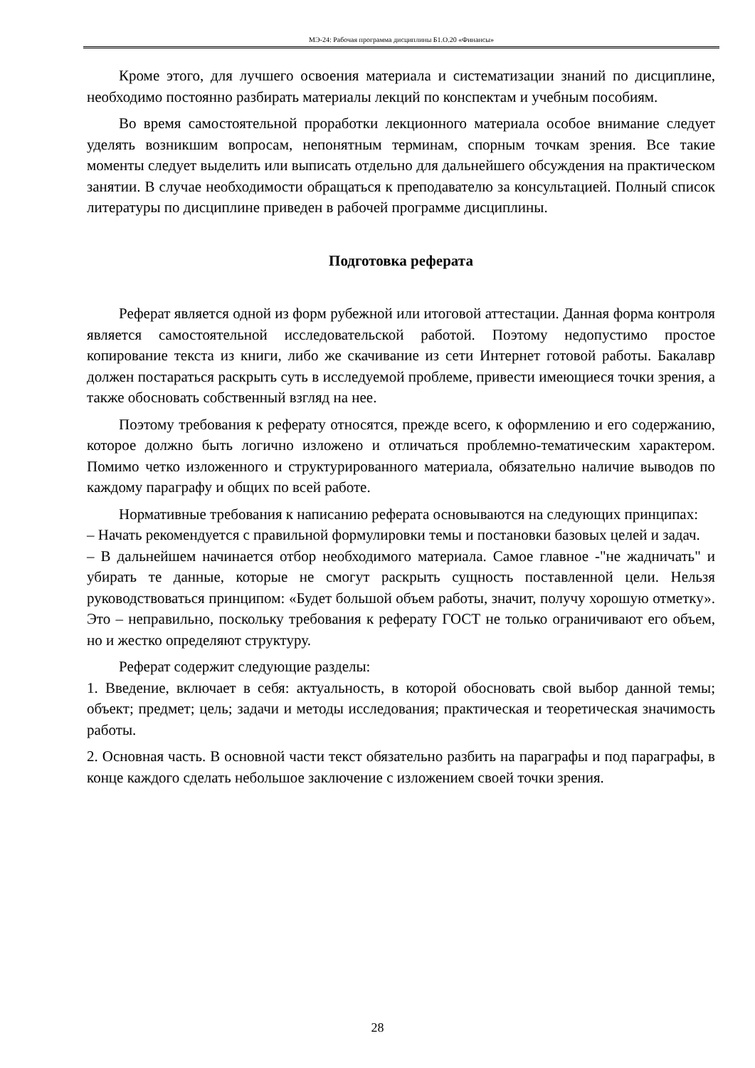МЭ-24: Рабочая программа дисциплины Б1.О.20 «Финансы»
Кроме этого, для лучшего освоения материала и систематизации знаний по дисциплине, необходимо постоянно разбирать материалы лекций по конспектам и учебным пособиям.
Во время самостоятельной проработки лекционного материала особое внимание следует уделять возникшим вопросам, непонятным терминам, спорным точкам зрения. Все такие моменты следует выделить или выписать отдельно для дальнейшего обсуждения на практическом занятии. В случае необходимости обращаться к преподавателю за консультацией. Полный список литературы по дисциплине приведен в рабочей программе дисциплины.
Подготовка реферата
Реферат является одной из форм рубежной или итоговой аттестации. Данная форма контроля является самостоятельной исследовательской работой. Поэтому недопустимо простое копирование текста из книги, либо же скачивание из сети Интернет готовой работы. Бакалавр должен постараться раскрыть суть в исследуемой проблеме, привести имеющиеся точки зрения, а также обосновать собственный взгляд на нее.
Поэтому требования к реферату относятся, прежде всего, к оформлению и его содержанию, которое должно быть логично изложено и отличаться проблемно-тематическим характером. Помимо четко изложенного и структурированного материала, обязательно наличие выводов по каждому параграфу и общих по всей работе.
Нормативные требования к написанию реферата основываются на следующих принципах:
– Начать рекомендуется с правильной формулировки темы и постановки базовых целей и задач.
– В дальнейшем начинается отбор необходимого материала. Самое главное -"не жадничать" и убирать те данные, которые не смогут раскрыть сущность поставленной цели. Нельзя руководствоваться принципом: «Будет большой объем работы, значит, получу хорошую отметку». Это – неправильно, поскольку требования к реферату ГОСТ не только ограничивают его объем, но и жестко определяют структуру.
Реферат содержит следующие разделы:
1. Введение, включает в себя: актуальность, в которой обосновать свой выбор данной темы; объект; предмет; цель; задачи и методы исследования; практическая и теоретическая значимость работы.
2. Основная часть. В основной части текст обязательно разбить на параграфы и под параграфы, в конце каждого сделать небольшое заключение с изложением своей точки зрения.
28